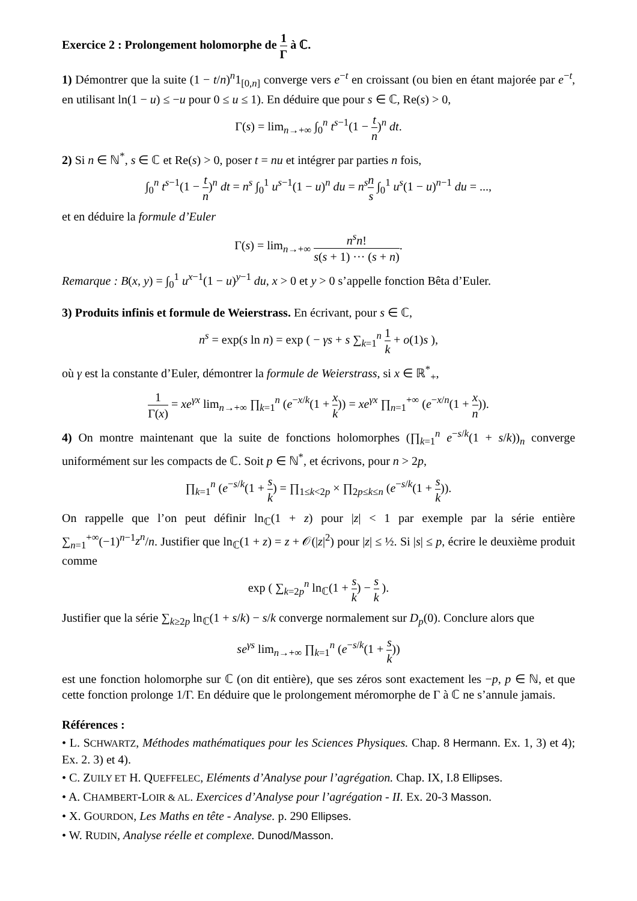Exercice 2 : Prolongement holomorphe de 1 Γ à ℂ.
1) Démontrer que la suite (1 − t/n)<sup>n</sup>1<sub>[0,n]</sub> converge vers e<sup>−t</sup> en croissant (ou bien en étant majorée par e<sup>−t</sup>, en utilisant ln(1 − u) ≤ −u pour 0 ≤ u ≤ 1). En déduire que pour s ∈ ℂ, Re(s) > 0,
Γ(s) = lim<sub>n→+∞</sub> ∫<sub>0</sub><sup>n</sup> t<sup>s−1</sup>(1 − t n)<sup>n</sup> dt.
2) Si n ∈ ℕ<sup>*</sup>, s ∈ ℂ et Re(s) > 0, poser t = nu et intégrer par parties n fois,
∫<sub>0</sub><sup>n</sup> t<sup>s−1</sup>(1 − t n)<sup>n</sup> dt = n<sup>s</sup> ∫<sub>0</sub><sup>1</sup> u<sup>s−1</sup>(1 − u)<sup>n</sup> du = n<sup>s</sup> n s ∫<sub>0</sub><sup>1</sup> u<sup>s</sup>(1 − u)<sup>n−1</sup> du = ...,
et en déduire la formule d’Euler
Γ(s) = lim<sub>n→+∞</sub> n<sup>s</sup>n! s(s + 1) ··· (s + n).
Remarque : B(x, y) = ∫<sub>0</sub><sup>1</sup> u<sup>x−1</sup>(1 − u)<sup>y−1</sup> du, x > 0 et y > 0 s’appelle fonction Bêta d’Euler.
3) Produits infinis et formule de Weierstrass. En écrivant, pour s ∈ ℂ,
n<sup>s</sup> = exp(s ln n) = exp ( − γs + s ∑<sub>k=1</sub><sup>n</sup> 1 k + o(1)s ),
où γ est la constante d’Euler, démontrer la formule de Weierstrass, si x ∈ ℝ<sup>*</sup><sub>+</sub>,
1 Γ(x) = xe<sup>γx</sup> lim<sub>n→+∞</sub> ∏<sub>k=1</sub><sup>n</sup> (e<sup>−x/k</sup>(1 + x k)) = xe<sup>γx</sup> ∏<sub>n=1</sub><sup>+∞</sup> (e<sup>−x/n</sup>(1 + x n)).
4) On montre maintenant que la suite de fonctions holomorphes (∏<sub>k=1</sub><sup>n</sup> e<sup>−s/k</sup>(1 + s/k))<sub>n</sub> converge uniformément sur les compacts de ℂ. Soit p ∈ ℕ<sup>*</sup>, et écrivons, pour n > 2p,
∏<sub>k=1</sub><sup>n</sup> (e<sup>−s/k</sup>(1 + s k) = ∏<sub>1≤k<2p</sub> × ∏<sub>2p≤k≤n</sub> (e<sup>−s/k</sup>(1 + s k)).
On rappelle que l’on peut définir ln<sub>ℂ</sub>(1 + z) pour |z| < 1 par exemple par la série entière ∑<sub>n=1</sub><sup>+∞</sup>(−1)<sup>n−1</sup>z<sup>n</sup>/n. Justifier que ln<sub>ℂ</sub>(1 + z) = z + 𝒪(|z|<sup>2</sup>) pour |z| ≤ ½. Si |s| ≤ p, écrire le deuxième produit comme
exp ( ∑<sub>k=2p</sub><sup>n</sup> ln<sub>ℂ</sub>(1 + s k) − s k ).
Justifier que la série ∑<sub>k≥2p</sub> ln<sub>ℂ</sub>(1 + s/k) − s/k converge normalement sur D<sub>p</sub>(0). Conclure alors que
se<sup>γs</sup> lim<sub>n→+∞</sub> ∏<sub>k=1</sub><sup>n</sup> (e<sup>−s/k</sup>(1 + s k))
est une fonction holomorphe sur ℂ (on dit entière), que ses zéros sont exactement les −p, p ∈ ℕ, et que cette fonction prolonge 1/Γ. En déduire que le prolongement méromorphe de Γ à ℂ ne s’annule jamais.
Références :
• L. SCHWARTZ, Méthodes mathématiques pour les Sciences Physiques. Chap. 8 Hermann. Ex. 1, 3) et 4); Ex. 2. 3) et 4).
• C. ZUILY ET H. QUEFFELEC, Eléments d’Analyse pour l’agrégation. Chap. IX, I.8 Ellipses.
• A. CHAMBERT-LOIR & AL. Exercices d’Analyse pour l’agrégation - II. Ex. 20-3 Masson.
• X. GOURDON, Les Maths en tête - Analyse. p. 290 Ellipses.
• W. RUDIN, Analyse réelle et complexe. Dunod/Masson.